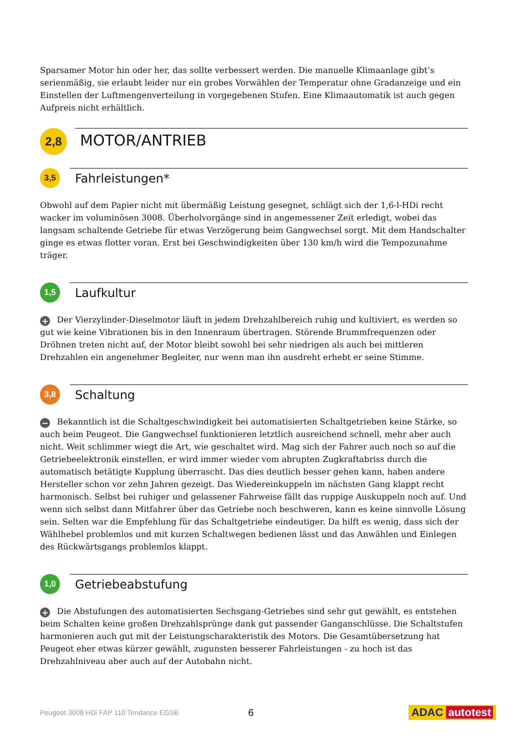Sparsamer Motor hin oder her, das sollte verbessert werden. Die manuelle Klimaanlage gibt’s serienmäßig, sie erlaubt leider nur ein grobes Vorwählen der Temperatur ohne Gradanzeige und ein Einstellen der Luftmengenverteilung in vorgegebenen Stufen. Eine Klimaautomatik ist auch gegen Aufpreis nicht erhältlich.
2,8
MOTOR/ANTRIEB
3,5
Fahrleistungen*
Obwohl auf dem Papier nicht mit übermäßig Leistung gesegnet, schlägt sich der 1,6-l-HDi recht wacker im voluminösen 3008. Überholvorgänge sind in angemessener Zeit erledigt, wobei das langsam schaltende Getriebe für etwas Verzögerung beim Gangwechsel sorgt. Mit dem Handschalter ginge es etwas flotter voran. Erst bei Geschwindigkeiten über 130 km/h wird die Tempozunahme träger.
1,5
Laufkultur
+ Der Vierzylinder-Dieselmotor läuft in jedem Drehzahlbereich ruhig und kultiviert, es werden so gut wie keine Vibrationen bis in den Innenraum übertragen. Störende Brummfrequenzen oder Dröhnen treten nicht auf, der Motor bleibt sowohl bei sehr niedrigen als auch bei mittleren Drehzahlen ein angenehmer Begleiter, nur wenn man ihn ausdreht erhebt er seine Stimme.
3,8
Schaltung
− Bekanntlich ist die Schaltgeschwindigkeit bei automatisierten Schaltgetrieben keine Stärke, so auch beim Peugeot. Die Gangwechsel funktionieren letztlich ausreichend schnell, mehr aber auch nicht. Weit schlimmer wiegt die Art, wie geschaltet wird. Mag sich der Fahrer auch noch so auf die Getriebeelektronik einstellen, er wird immer wieder vom abrupten Zugkraftabriss durch die automatisch betätigte Kupplung überrascht. Das dies deutlich besser gehen kann, haben andere Hersteller schon vor zehn Jahren gezeigt. Das Wiedereinkuppeln im nächsten Gang klappt recht harmonisch. Selbst bei ruhiger und gelassener Fahrweise fällt das ruppige Auskuppeln noch auf. Und wenn sich selbst dann Mitfahrer über das Getriebe noch beschweren, kann es keine sinnvolle Lösung sein. Selten war die Empfehlung für das Schaltgetriebe eindeutiger. Da hilft es wenig, dass sich der Wählhebel problemlos und mit kurzen Schaltwegen bedienen lässt und das Anwählen und Einlegen des Rückwärtsgangs problemlos klappt.
1,0
Getriebeabstufung
+ Die Abstufungen des automatisierten Sechsgang-Getriebes sind sehr gut gewählt, es entstehen beim Schalten keine großen Drehzahlsprünge dank gut passender Ganganschlüsse. Die Schaltstufen harmonieren auch gut mit der Leistungscharakteristik des Motors. Die Gesamtübersetzung hat Peugeot eher etwas kürzer gewählt, zugunsten besserer Fahrleistungen - zu hoch ist das Drehzahlniveau aber auch auf der Autobahn nicht.
Peugeot 3008 HDi FAP 110 Tendance EGS6 6 ADAC autotest